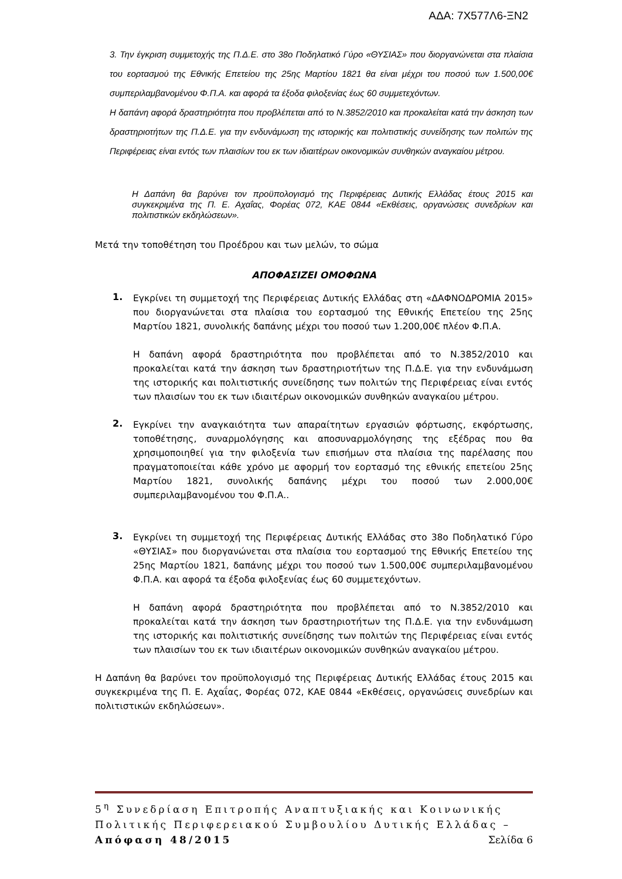ΑΔΑ: 7Χ577Λ6-ΞΝ2
3. Την έγκριση συμμετοχής της Π.Δ.Ε. στο 38ο Ποδηλατικό Γύρο «ΘΥΣΙΑΣ» που διοργανώνεται στα πλαίσια του εορτασμού της Εθνικής Επετείου της 25ης Μαρτίου 1821 θα είναι μέχρι του ποσού των 1.500,00€ συμπεριλαμβανομένου Φ.Π.Α. και αφορά τα έξοδα φιλοξενίας έως 60 συμμετεχόντων.
Η δαπάνη αφορά δραστηριότητα που προβλέπεται από το Ν.3852/2010 και προκαλείται κατά την άσκηση των δραστηριοτήτων της Π.Δ.Ε. για την ενδυνάμωση της ιστορικής και πολιτιστικής συνείδησης των πολιτών της Περιφέρειας είναι εντός των πλαισίων του εκ των ιδιαιτέρων οικονομικών συνθηκών αναγκαίου μέτρου.
Η Δαπάνη θα βαρύνει τον προϋπολογισμό της Περιφέρειας Δυτικής Ελλάδας έτους 2015 και συγκεκριμένα της Π. Ε. Αχαΐας, Φορέας 072, ΚΑΕ 0844 «Εκθέσεις, οργανώσεις συνεδρίων και πολιτιστικών εκδηλώσεων».
Μετά την τοποθέτηση του Προέδρου και των μελών, το σώμα
ΑΠΟΦΑΣΙΖΕΙ ΟΜΟΦΩΝΑ
1.
Εγκρίνει τη συμμετοχή της Περιφέρειας Δυτικής Ελλάδας στη «ΔΑΦΝΟΔΡΟΜΙΑ 2015» που διοργανώνεται στα πλαίσια του εορτασμού της Εθνικής Επετείου της 25ης Μαρτίου 1821, συνολικής δαπάνης μέχρι του ποσού των 1.200,00€ πλέον Φ.Π.Α.
Η δαπάνη αφορά δραστηριότητα που προβλέπεται από το Ν.3852/2010 και προκαλείται κατά την άσκηση των δραστηριοτήτων της Π.Δ.Ε. για την ενδυνάμωση της ιστορικής και πολιτιστικής συνείδησης των πολιτών της Περιφέρειας είναι εντός των πλαισίων του εκ των ιδιαιτέρων οικονομικών συνθηκών αναγκαίου μέτρου.
2.
Εγκρίνει την αναγκαιότητα των απαραίτητων εργασιών φόρτωσης, εκφόρτωσης, τοποθέτησης, συναρμολόγησης και αποσυναρμολόγησης της εξέδρας που θα χρησιμοποιηθεί για την φιλοξενία των επισήμων στα πλαίσια της παρέλασης που πραγματοποιείται κάθε χρόνο με αφορμή τον εορτασμό της εθνικής επετείου 25ης Μαρτίου 1821, συνολικής δαπάνης μέχρι του ποσού των 2.000,00€ συμπεριλαμβανομένου του Φ.Π.Α..
3.
Εγκρίνει τη συμμετοχή της Περιφέρειας Δυτικής Ελλάδας στο 38ο Ποδηλατικό Γύρο «ΘΥΣΙΑΣ» που διοργανώνεται στα πλαίσια του εορτασμού της Εθνικής Επετείου της 25ης Μαρτίου 1821, δαπάνης μέχρι του ποσού των 1.500,00€ συμπεριλαμβανομένου Φ.Π.Α. και αφορά τα έξοδα φιλοξενίας έως 60 συμμετεχόντων.
Η δαπάνη αφορά δραστηριότητα που προβλέπεται από το Ν.3852/2010 και προκαλείται κατά την άσκηση των δραστηριοτήτων της Π.Δ.Ε. για την ενδυνάμωση της ιστορικής και πολιτιστικής συνείδησης των πολιτών της Περιφέρειας είναι εντός των πλαισίων του εκ των ιδιαιτέρων οικονομικών συνθηκών αναγκαίου μέτρου.
Η Δαπάνη θα βαρύνει τον προϋπολογισμό της Περιφέρειας Δυτικής Ελλάδας έτους 2015 και συγκεκριμένα της Π. Ε. Αχαΐας, Φορέας 072, ΚΑΕ 0844 «Εκθέσεις, οργανώσεις συνεδρίων και πολιτιστικών εκδηλώσεων».
5<sup>η</sup> Συνεδρίαση Επιτροπής Αναπτυξιακής και Κοινωνικής Πολιτικής Περιφερειακού Συμβουλίου Δυτικής Ελλάδας – Απόφαση 48/2015 Σελίδα 6